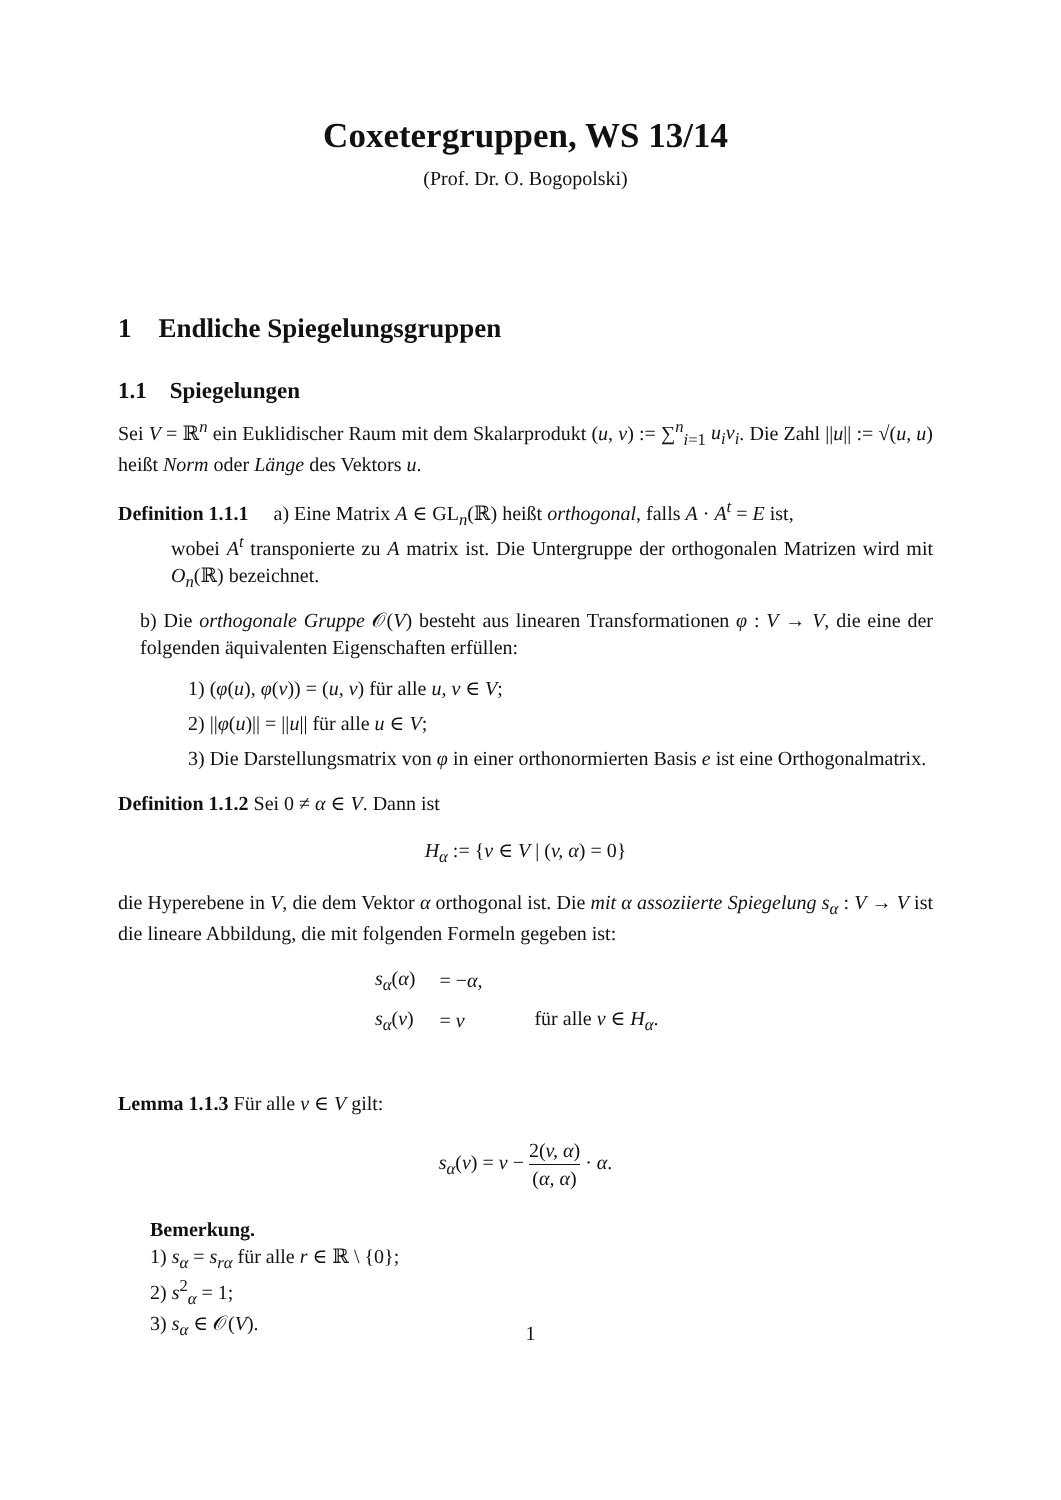Coxetergruppen, WS 13/14
(Prof. Dr. O. Bogopolski)
1 Endliche Spiegelungsgruppen
1.1 Spiegelungen
Sei V = ℝ<sup>n</sup> ein Euklidischer Raum mit dem Skalarprodukt (u, v) := ∑<sup>n</sup><sub>i=1</sub> u<sub>i</sub>v<sub>i</sub>. Die Zahl ||u|| := √(u, u) heißt Norm oder Länge des Vektors u.
Definition 1.1.1 a) Eine Matrix A ∈ GL<sub>n</sub>(ℝ) heißt orthogonal, falls A · A<sup>t</sup> = E ist,
wobei A<sup>t</sup> transponierte zu A matrix ist. Die Untergruppe der orthogonalen Matrizen wird mit O<sub>n</sub>(ℝ) bezeichnet.
b) Die orthogonale Gruppe 𝒪(V) besteht aus linearen Transformationen φ : V → V, die eine der folgenden äquivalenten Eigenschaften erfüllen:
1) (φ(u), φ(v)) = (u, v) für alle u, v ∈ V;
2) ||φ(u)|| = ||u|| für alle u ∈ V;
3) Die Darstellungsmatrix von φ in einer orthonormierten Basis e ist eine Orthogonalmatrix.
Definition 1.1.2 Sei 0 ≠ α ∈ V. Dann ist
H<sub>α</sub> := {v ∈ V | (v, α) = 0}
die Hyperebene in V, die dem Vektor α orthogonal ist. Die mit α assoziierte Spiegelung s<sub>α</sub> : V → V ist die lineare Abbildung, die mit folgenden Formeln gegeben ist:
| s<sub>α</sub> ( α ) | = − α , | |
| s<sub>α</sub> ( v ) | = v | für alle v ∈ H<sub>α</sub> . |
Lemma 1.1.3 Für alle v ∈ V gilt:
s<sub>α</sub>(v) = v − 2(v, α) (α, α) · α.
Bemerkung.
1) s<sub>α</sub> = s<sub>rα</sub> für alle r ∈ ℝ \ {0};
2) s<sup>2</sup><sub>α</sub> = 1;
3) s<sub>α</sub> ∈ 𝒪(V).
1